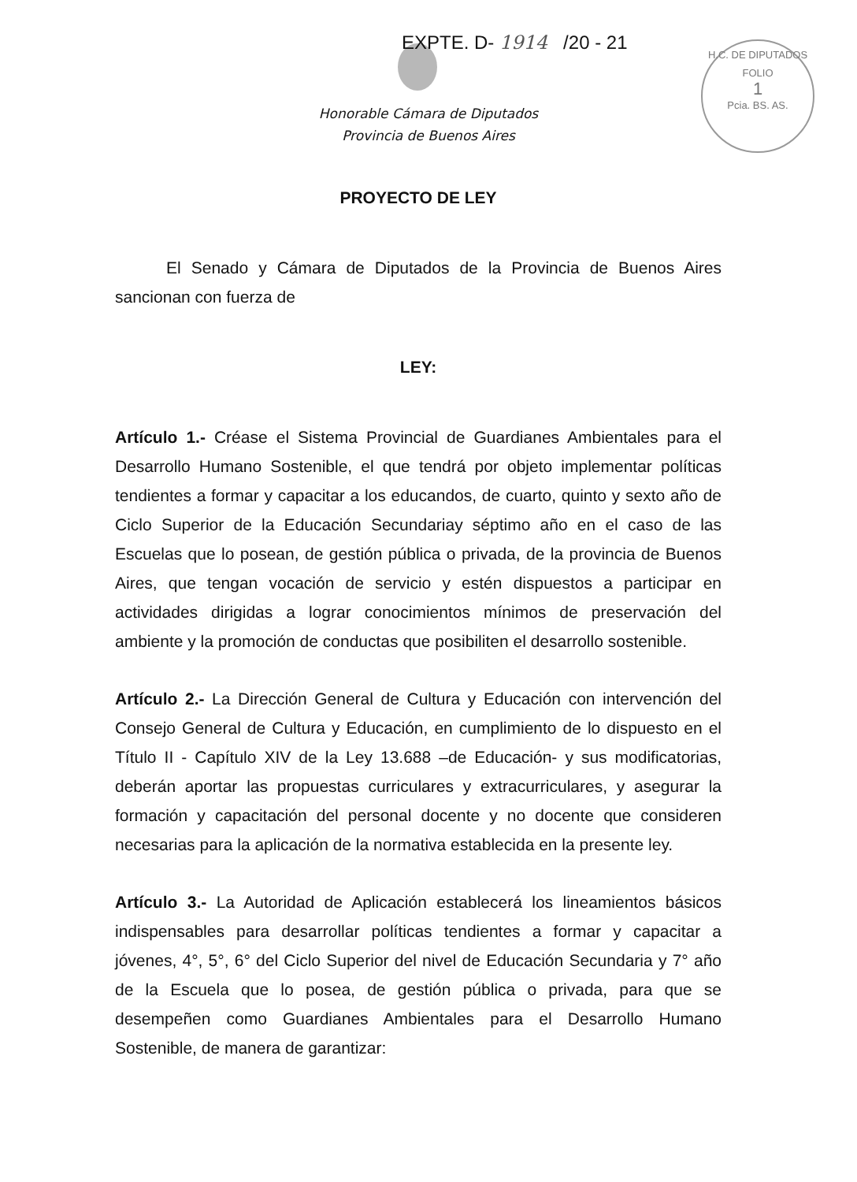EXPTE. D- 1914 /20 - 21
H.C. DE DIPUTADOS
FOLIO
1
Pcia. BS. AS.
Honorable Cámara de Diputados
Provincia de Buenos Aires
PROYECTO DE LEY
El Senado y Cámara de Diputados de la Provincia de Buenos Aires sancionan con fuerza de
LEY:
Artículo 1.- Créase el Sistema Provincial de Guardianes Ambientales para el Desarrollo Humano Sostenible, el que tendrá por objeto implementar políticas tendientes a formar y capacitar a los educandos, de cuarto, quinto y sexto año de Ciclo Superior de la Educación Secundariay séptimo año en el caso de las Escuelas que lo posean, de gestión pública o privada, de la provincia de Buenos Aires, que tengan vocación de servicio y estén dispuestos a participar en actividades dirigidas a lograr conocimientos mínimos de preservación del ambiente y la promoción de conductas que posibiliten el desarrollo sostenible.
Artículo 2.- La Dirección General de Cultura y Educación con intervención del Consejo General de Cultura y Educación, en cumplimiento de lo dispuesto en el Título II - Capítulo XIV de la Ley 13.688 –de Educación- y sus modificatorias, deberán aportar las propuestas curriculares y extracurriculares, y asegurar la formación y capacitación del personal docente y no docente que consideren necesarias para la aplicación de la normativa establecida en la presente ley.
Artículo 3.- La Autoridad de Aplicación establecerá los lineamientos básicos indispensables para desarrollar políticas tendientes a formar y capacitar a jóvenes, 4°, 5°, 6° del Ciclo Superior del nivel de Educación Secundaria y 7° año de la Escuela que lo posea, de gestión pública o privada, para que se desempeñen como Guardianes Ambientales para el Desarrollo Humano Sostenible, de manera de garantizar: